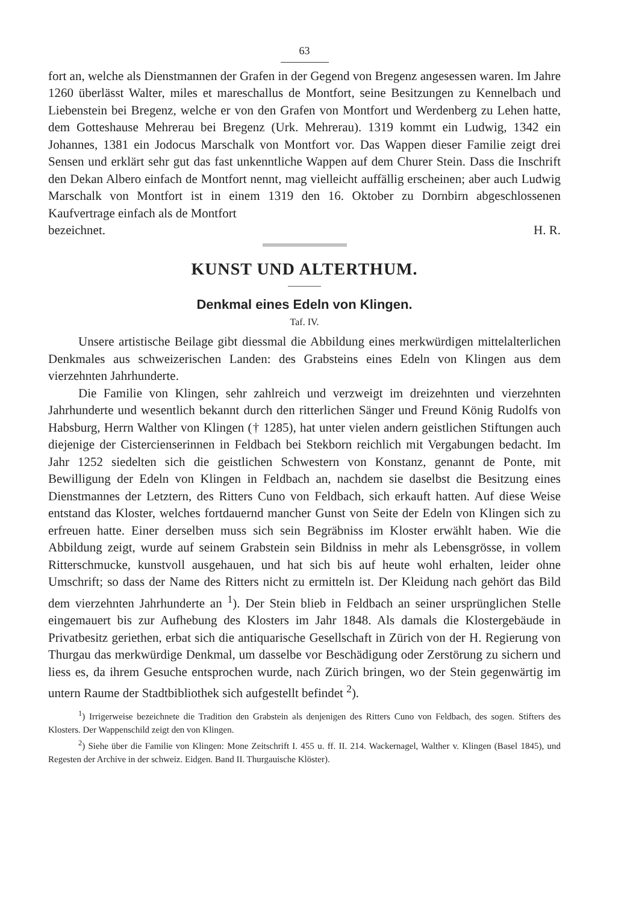63
fort an, welche als Dienstmannen der Grafen in der Gegend von Bregenz angeses­sen waren. Im Jahre 1260 überlässt Walter, miles et mareschallus de Montfort, seine Besitzungen zu Kennelbach und Liebenstein bei Bregenz, welche er von den Grafen von Montfort und Werdenberg zu Lehen hatte, dem Gotteshause Mehrerau bei Bregenz (Urk. Mehrerau). 1319 kommt ein Ludwig, 1342 ein Johannes, 1381 ein Jodocus Marschalk von Montfort vor. Das Wappen dieser Familie zeigt drei Sensen und erklärt sehr gut das fast unkenntliche Wappen auf dem Churer Stein. Dass die Inschrift den Dekan Albero einfach de Montfort nennt, mag vielleicht auffällig erscheinen; aber auch Ludwig Marschalk von Montfort ist in einem 1319 den 16. Oktober zu Dornbirn abgeschlossenen Kaufvertrage einfach als de Montfort
bezeichnet. H. R.
KUNST UND ALTERTHUM.
Denkmal eines Edeln von Klingen.
Taf. IV.
Unsere artistische Beilage gibt diessmal die Abbildung eines merkwürdigen mit­telalterlichen Denkmales aus schweizerischen Landen: des Grabsteins eines Edeln von Klingen aus dem vierzehnten Jahrhunderte.
Die Familie von Klingen, sehr zahlreich und verzweigt im dreizehnten und vierzehnten Jahrhunderte und wesentlich bekannt durch den ritterlichen Sänger und Freund König Rudolfs von Habsburg, Herrn Walther von Klingen († 1285), hat unter vielen andern geistlichen Stiftungen auch diejenige der Cisterciens­erinnen in Feldbach bei Stekborn reichlich mit Vergabungen bedacht. Im Jahr 1252 siedelten sich die geistlichen Schwestern von Konstanz, genannt de Ponte, mit Bewilligung der Edeln von Klingen in Feldbach an, nachdem sie daselbst die Besitzung eines Dienstmannes der Letztern, des Ritters Cuno von Feldbach, sich erkauft hatten. Auf diese Weise entstand das Kloster, welches fortdauernd mancher Gunst von Seite der Edeln von Klingen sich zu erfreuen hatte. Einer derselben muss sich sein Be­gräbniss im Kloster erwählt haben. Wie die Abbildung zeigt, wurde auf seinem Grabstein sein Bildniss in mehr als Lebensgrösse, in vollem Ritterschmucke, kunst­voll ausgehauen, und hat sich bis auf heute wohl erhalten, leider ohne Umschrift; so dass der Name des Ritters nicht zu ermitteln ist. Der Kleidung nach gehört das Bild dem vierzehnten Jahrhunderte an <sup>1</sup>). Der Stein blieb in Feldbach an seiner ursprünglichen Stelle eingemauert bis zur Aufhebung des Klosters im Jahr 1848. Als damals die Klostergebäude in Privatbesitz geriethen, erbat sich die antiquarische Gesellschaft in Zürich von der H. Regierung von Thurgau das merkwürdige Denk­mal, um dasselbe vor Beschädigung oder Zerstörung zu sichern und liess es, da ihrem Gesuche entsprochen wurde, nach Zürich bringen, wo der Stein gegenwär­tig im untern Raume der Stadtbibliothek sich aufgestellt befindet <sup>2</sup>).
<sup>1</sup>) Irrigerweise bezeichnete die Tradition den Grabstein als denjenigen des Ritters Cuno von Feldbach, des sogen. Stifters des Klosters. Der Wappenschild zeigt den von Klingen.
<sup>2</sup>) Siehe über die Familie von Klingen: Mone Zeitschrift I. 455 u. ff. II. 214. Wackernagel, Walther v. Klingen (Basel 1845), und Regesten der Archive in der schweiz. Eidgen. Band II. Thurgauische Klöster).